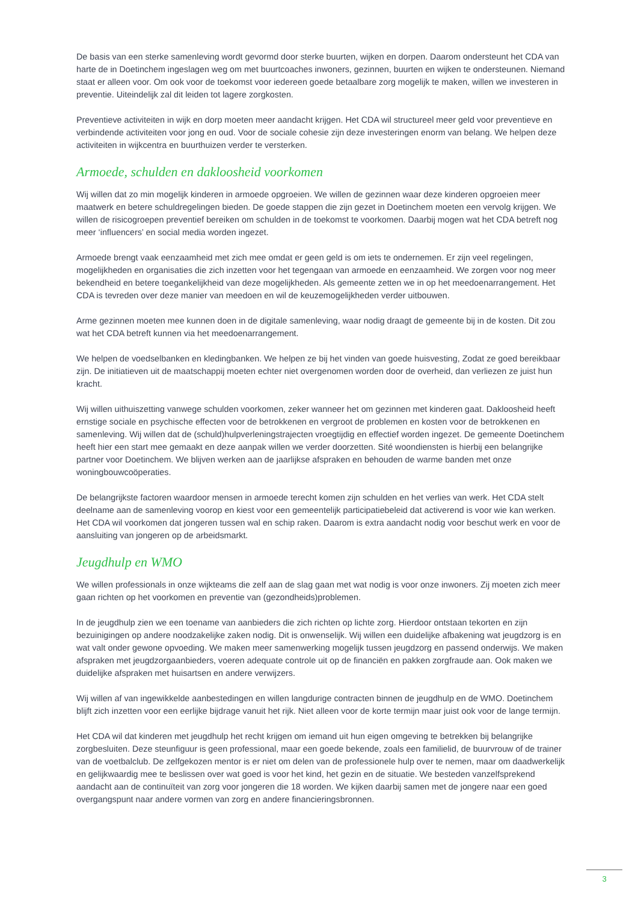De basis van een sterke samenleving wordt gevormd door sterke buurten, wijken en dorpen. Daarom ondersteunt het CDA van harte de in Doetinchem ingeslagen weg om met buurtcoaches inwoners, gezinnen, buurten en wijken te ondersteunen. Niemand staat er alleen voor. Om ook voor de toekomst voor iedereen goede betaalbare zorg mogelijk te maken, willen we investeren in preventie. Uiteindelijk zal dit leiden tot lagere zorgkosten.
Preventieve activiteiten in wijk en dorp moeten meer aandacht krijgen. Het CDA wil structureel meer geld voor preventieve en verbindende activiteiten voor jong en oud. Voor de sociale cohesie zijn deze investeringen enorm van belang. We helpen deze activiteiten in wijkcentra en buurthuizen verder te versterken.
Armoede, schulden en dakloosheid voorkomen
Wij willen dat zo min mogelijk kinderen in armoede opgroeien. We willen de gezinnen waar deze kinderen opgroeien meer maatwerk en betere schuldregelingen bieden. De goede stappen die zijn gezet in Doetinchem moeten een vervolg krijgen. We willen de risicogroepen preventief bereiken om schulden in de toekomst te voorkomen. Daarbij mogen wat het CDA betreft nog meer ‘influencers’ en social media worden ingezet.
Armoede brengt vaak eenzaamheid met zich mee omdat er geen geld is om iets te ondernemen. Er zijn veel regelingen, mogelijkheden en organisaties die zich inzetten voor het tegengaan van armoede en eenzaamheid. We zorgen voor nog meer bekendheid en betere toegankelijkheid van deze mogelijkheden. Als gemeente zetten we in op het meedoenarrangement. Het CDA is tevreden over deze manier van meedoen en wil de keuzemogelijkheden verder uitbouwen.
Arme gezinnen moeten mee kunnen doen in de digitale samenleving, waar nodig draagt de gemeente bij in de kosten. Dit zou wat het CDA betreft kunnen via het meedoenarrangement.
We helpen de voedselbanken en kledingbanken. We helpen ze bij het vinden van goede huisvesting, Zodat ze goed bereikbaar zijn. De initiatieven uit de maatschappij moeten echter niet overgenomen worden door de overheid, dan verliezen ze juist hun kracht.
Wij willen uithuiszetting vanwege schulden voorkomen, zeker wanneer het om gezinnen met kinderen gaat. Dakloosheid heeft ernstige sociale en psychische effecten voor de betrokkenen en vergroot de problemen en kosten voor de betrokkenen en samenleving. Wij willen dat de (schuld)hulpverleningstrajecten vroegtijdig en effectief worden ingezet. De gemeente Doetinchem heeft hier een start mee gemaakt en deze aanpak willen we verder doorzetten. Sité woondiensten is hierbij een belangrijke partner voor Doetinchem. We blijven werken aan de jaarlijkse afspraken en behouden de warme banden met onze woningbouwcoöperaties.
De belangrijkste factoren waardoor mensen in armoede terecht komen zijn schulden en het verlies van werk. Het CDA stelt deelname aan de samenleving voorop en kiest voor een gemeentelijk participatiebeleid dat activerend is voor wie kan werken. Het CDA wil voorkomen dat jongeren tussen wal en schip raken. Daarom is extra aandacht nodig voor beschut werk en voor de aansluiting van jongeren op de arbeidsmarkt.
Jeugdhulp en WMO
We willen professionals in onze wijkteams die zelf aan de slag gaan met wat nodig is voor onze inwoners. Zij moeten zich meer gaan richten op het voorkomen en preventie van (gezondheids)problemen.
In de jeugdhulp zien we een toename van aanbieders die zich richten op lichte zorg. Hierdoor ontstaan tekorten en zijn bezuinigingen op andere noodzakelijke zaken nodig. Dit is onwenselijk. Wij willen een duidelijke afbakening wat jeugdzorg is en wat valt onder gewone opvoeding. We maken meer samenwerking mogelijk tussen jeugdzorg en passend onderwijs. We maken afspraken met jeugdzorgaanbieders, voeren adequate controle uit op de financiën en pakken zorgfraude aan. Ook maken we duidelijke afspraken met huisartsen en andere verwijzers.
Wij willen af van ingewikkelde aanbestedingen en willen langdurige contracten binnen de jeugdhulp en de WMO. Doetinchem blijft zich inzetten voor een eerlijke bijdrage vanuit het rijk. Niet alleen voor de korte termijn maar juist ook voor de lange termijn.
Het CDA wil dat kinderen met jeugdhulp het recht krijgen om iemand uit hun eigen omgeving te betrekken bij belangrijke zorgbesluiten. Deze steunfiguur is geen professional, maar een goede bekende, zoals een familielid, de buurvrouw of de trainer van de voetbalclub. De zelfgekozen mentor is er niet om delen van de professionele hulp over te nemen, maar om daadwerkelijk en gelijkwaardig mee te beslissen over wat goed is voor het kind, het gezin en de situatie. We besteden vanzelfsprekend aandacht aan de continuïteit van zorg voor jongeren die 18 worden. We kijken daarbij samen met de jongere naar een goed overgangspunt naar andere vormen van zorg en andere financieringsbronnen.
3